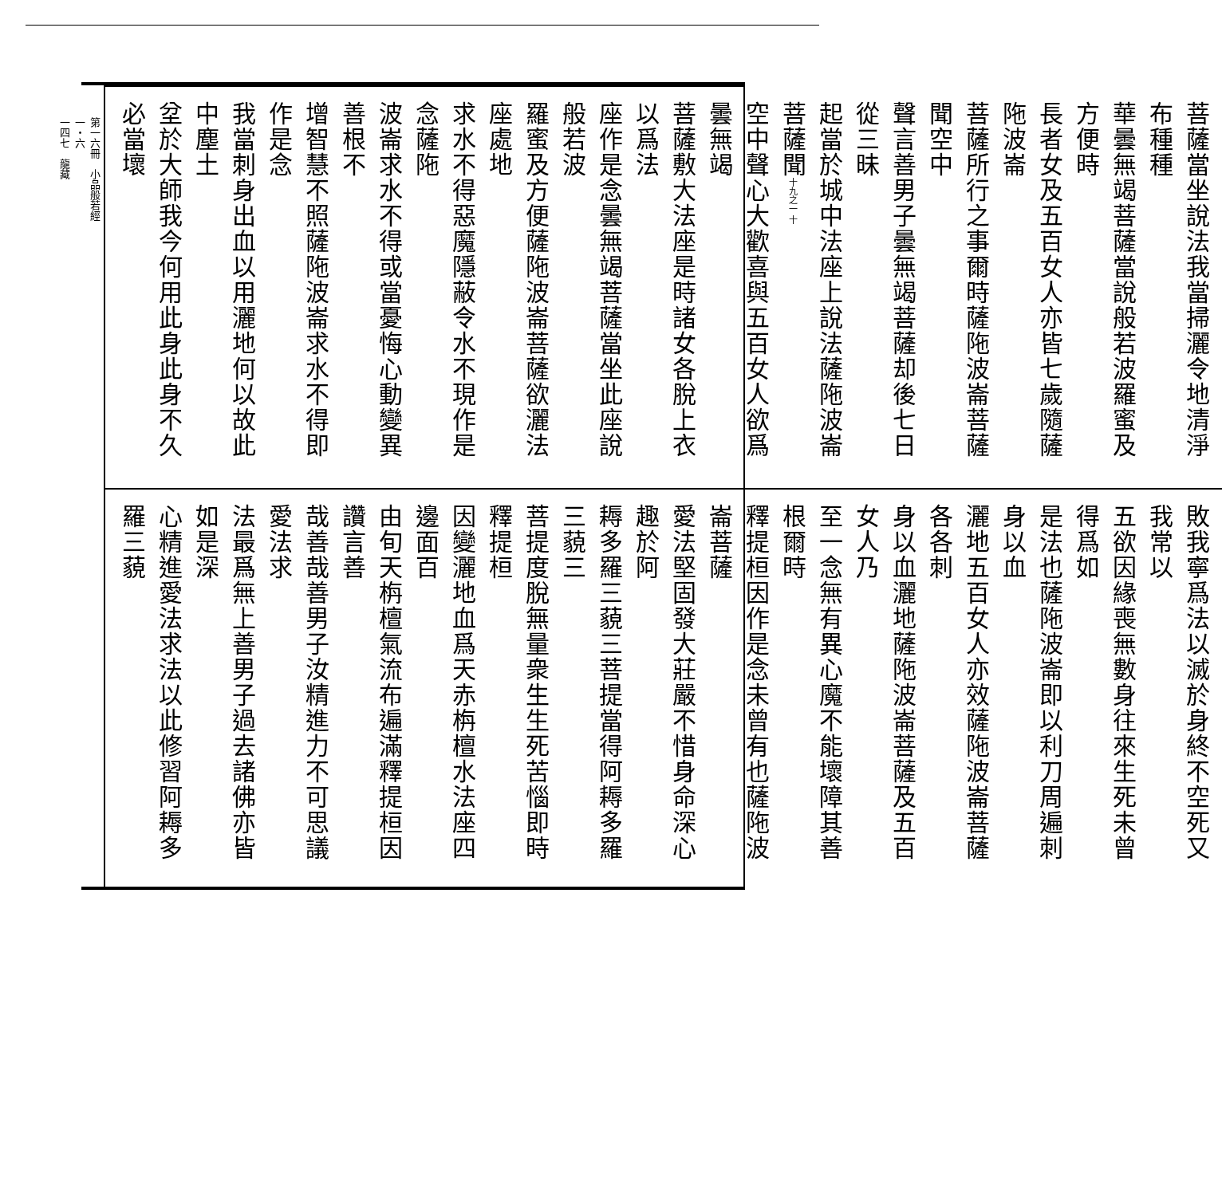第一六冊　小品般若經
一・六
一四七　龍藏
菩薩當坐說法我當掃灑令地清淨布種種
華曇無竭菩薩當說般若波羅蜜及方便時
長者女及五百女人亦皆七歲隨薩陁波崙
菩薩所行之事爾時薩陁波崙菩薩聞空中
聲言善男子曇無竭菩薩却後七日從三昧
起當於城中法座上說法薩陁波崙菩薩聞十九之一 十
空中聲心大歡喜與五百女人欲爲曇無竭
菩薩敷大法座是時諸女各脫上衣以爲法
座作是念曇無竭菩薩當坐此座說般若波
羅蜜及方便薩陁波崙菩薩欲灑法座處地
求水不得惡魔隱蔽令水不現作是念薩陁
波崙求水不得或當憂悔心動變異善根不
增智慧不照薩陁波崙求水不得即作是念
我當刺身出血以用灑地何以故此中塵土
坌於大師我今何用此身此身不久必當壞
敗我寧爲法以滅於身終不空死又我常以
五欲因緣喪無數身往來生死未曾得爲如
是法也薩陁波崙即以利刀周遍刺身以血
灑地五百女人亦效薩陁波崙菩薩各各刺
身以血灑地薩陁波崙菩薩及五百女人乃
至一念無有異心魔不能壞障其善根爾時
釋提桓因作是念未曾有也薩陁波崙菩薩
愛法堅固發大莊嚴不惜身命深心趣於阿
耨多羅三藐三菩提當得阿耨多羅三藐三
菩提度脫無量衆生生死苦惱即時釋提桓
因變灑地血爲天赤栴檀水法座四邊面百
由旬天栴檀氣流布遍滿釋提桓因讚言善
哉善哉善男子汝精進力不可思議愛法求
法最爲無上善男子過去諸佛亦皆如是深
心精進愛法求法以此修習阿耨多羅三藐